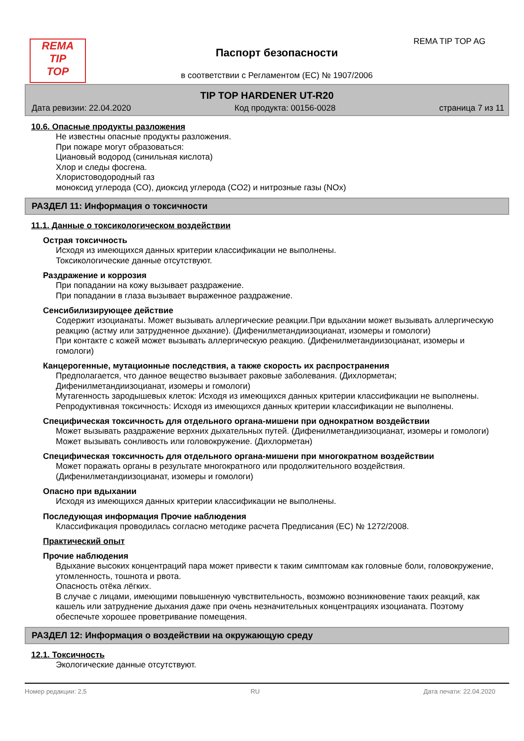REMA
TIP
TOP
REMA TIP TOP AG
Паспорт безопасности
в соответствии с Регламентом (ЕС) № 1907/2006
TIP TOP HARDENER UT-R20
Дата ревизии: 22.04.2020 Код продукта: 00156-0028 страница 7 из 11
10.6. Опасные продукты разложения
Не известны опасные продукты разложения.
При пожаре могут образоваться:
Циановый водород (синильная кислота)
Хлор и следы фосгена.
Хлористоводородный газ
моноксид углерода (CO), диоксид углерода (CO2) и нитрозные газы (NOx)
РАЗДЕЛ 11: Информация о токсичности
11.1. Данные о токсикологическом воздействии
Острая токсичность
Исходя из имеющихся данных критерии классификации не выполнены.
Токсикологические данные отсутствуют.
Раздражение и коррозия
При попадании на кожу вызывает раздражение.
При попадании в глаза вызывает выраженное раздражение.
Сенсибилизирующее действие
Содержит изоцианаты. Может вызывать аллергические реакции.При вдыхании может вызывать аллергическую реакцию (астму или затрудненное дыхание). (Дифенилметандиизоцианат, изомеры и гомологи)
При контакте с кожей может вызывать аллергическую реакцию. (Дифенилметандиизоцианат, изомеры и гомологи)
Канцерогенные, мутационные последствия, а также скорость их распространения
Предполагается, что данное вещество вызывает раковые заболевания. (Дихлорметан; Дифенилметандиизоцианат, изомеры и гомологи)
Мутагенность зародышевых клеток: Исходя из имеющихся данных критерии классификации не выполнены.
Репродуктивная токсичность: Исходя из имеющихся данных критерии классификации не выполнены.
Специфическая токсичность для отдельного органа-мишени при однократном воздействии
Может вызывать раздражение верхних дыхательных путей. (Дифенилметандиизоцианат, изомеры и гомологи)
Может вызывать сонливость или головокружение. (Дихлорметан)
Специфическая токсичность для отдельного органа-мишени при многократном воздействии
Может поражать органы в результате многократного или продолжительного воздействия. (Дифенилметандиизоцианат, изомеры и гомологи)
Опасно при вдыхании
Исходя из имеющихся данных критерии классификации не выполнены.
Последующая информация Прочие наблюдения
Классификация проводилась согласно методике расчета Предписания (ЕС) № 1272/2008.
Практический опыт
Прочие наблюдения
Вдыхание высоких концентраций пара может привести к таким симптомам как головные боли, головокружение, утомленность, тошнота и рвота.
Опасность отёка лёгких.
В случае с лицами, имеющими повышенную чувствительность, возможно возникновение таких реакций, как кашель или затруднение дыхания даже при очень незначительных концентрациях изоцианата. Поэтому обеспечьте хорошее проветривание помещения.
РАЗДЕЛ 12: Информация о воздействии на окружающую среду
12.1. Токсичность
Экологические данные отсутствуют.
Номер редакции: 2,5 RU Дата печати: 22.04.2020